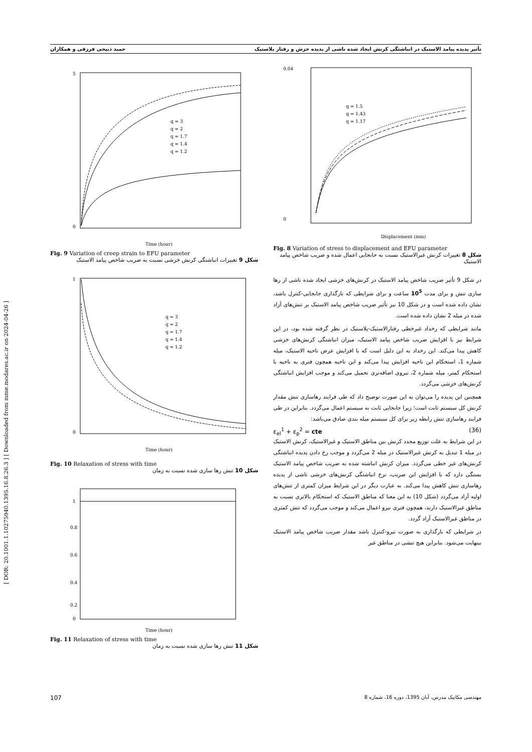[ DOR: 20.1001.1.10275940.1395.16.8.26.3 ] [ Downloaded from mme.modares.ac.ir on 2024-04-26 ]
تأثیر پدیده پیامد الاستیک در انباشتگی کرنش ایجاد شده ناشی از پدیده خزش و رفتار پلاستیک حمید ذبیحی فرزقی و همکاران
0.04
0
Displacement (mm)
q = 1.5
q = 1.43
q = 1.17
Fig. 8 Variation of stress to displacement and EFU parameter
شکل 8 تغییرات کرنش غیرالاستیک نسبت به جابجایی اعمال شده و ضریب شاخص پیامد الاستیک
در شکل 9 تأثیر ضریب شاخص پیامد الاستیک در کرنش‌های خزشی ایجاد شده ناشی از رها سازی تنش و برای مدت 10<sup>5</sup> ساعت و برای شرایطی که بارگذاری جابجایی-کنترل باشد، نشان داده شده است و در شکل 10 نیز تأثیر ضریب شاخص پیامد الاستیک بر تنش‌های آزاد شده در میله 2 نشان داده شده است.
مانند شرایطی که رخداد غیرخطی رفتارالاستیک-پلاستیک در نظر گرفته شده بود، در این شرایط نیز با افزایش ضریب شاخص پیامد الاستیک، میزان انباشتگی کرنش‌های خزشی کاهش پیدا می‌کند. این رخداد به این دلیل است که با افزایش عرض ناحیه الاستیک، میله شماره 1، استحکام این ناحیه افزایش پیدا می‌کند و این ناحیه همچون فنری به ناحیه با استحکام کمتر، میله شماره 2، نیروی اضافه‌تری تحمیل می‌کند و موجب افزایش انباشتگی کرنش‌های خزشی می‌گردد.
همچنین این پدیده را می‌توان به این صورت توضیح داد که طی فرایند رهاسازی تنش مقدار کرنش کل سیستم ثابت است؛ زیرا جابجایی ثابت به سیستم اعمال می‌گردد. بنابراین در طی فرایند رهاسازی تنش رابطه زیر برای کل سیستم میله بندی صادق می‌باشد:
ε<sub>el</sub><sup>1</sup> + ε<sub>p</sub><sup>2</sup> = cte (36)
در این شرایط به علت توزیع مجدد کرنش بین مناطق الاستیک و غیرالاستیک، کرنش الاستیک در میله 1 تبدیل به کرنش غیرالاستیک در میله 2 می‌گردد و موجب رخ دادن پدیده انباشتگی کرنش‌های غیر خطی می‌گردد. میزان کرنش انباشته شده به ضریب شاخص پیامد الاستیک بستگی دارد که با افزایش این ضریب، نرخ انباشتگی کرنش‌های خزشی ناشی از پدیده رهاسازی تنش کاهش پیدا می‌کند. به عبارت دیگر در این شرایط میزان کمتری از تنش‌های اولیه آزاد می‌گردد (شکل 10) به این معنا که مناطق الاستیک که استحکام بالاتری نسبت به مناطق غیرالاستیک دارند، همچون فنری نیرو اعمال می‌کند و موجب می‌گردد که تنش کمتری در مناطق غیرالاستیک آزاد گردد.
در شرایطی که بارگذاری به صورت نیرو-کنترل باشد مقدار ضریب شاخص پیامد الاستیک بینهایت می‌شود. بنابراین هیچ تنشی در مناطق غیر
5
0
Time (hour)
q = 3
q = 2
q = 1.7
q = 1.4
q = 1.2
Fig. 9 Variation of creep strain to EFU parameter
شکل 9 تغییرات انباشتگی کرنش خزشی نسبت به ضریب شاخص پیامد الاستیک
1
0
Time (hour)
q = 3
q = 2
q = 1.7
q = 1.4
q = 1.2
Fig. 10 Relaxation of stress with time
شکل 10 تنش رها سازی شده نسبت به زمان
1
0.8
0.6
0.4
0.2
0
Time (hour)
Fig. 11 Relaxation of stress with time
شکل 11 تنش رها سازی شده نسبت به زمان
107 مهندسی مکانیک مدرس، آبان 1395، دوره 16، شماره 8